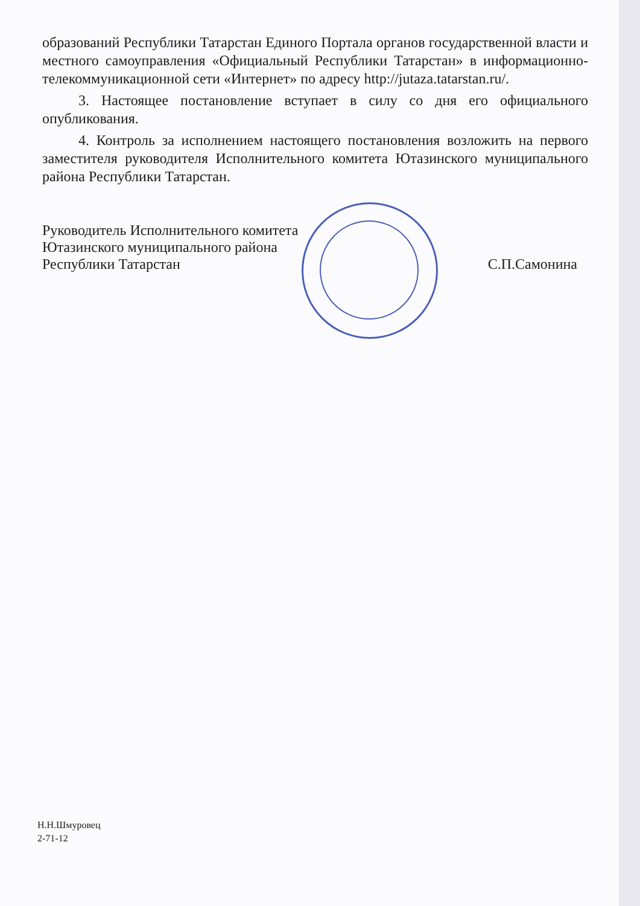образований Республики Татарстан Единого Портала органов государственной власти и местного самоуправления «Официальный Республики Татарстан» в информационно-телекоммуникационной сети «Интернет» по адресу http://jutaza.tatarstan.ru/.
3. Настоящее постановление вступает в силу со дня его официального опубликования.
4. Контроль за исполнением настоящего постановления возложить на первого заместителя руководителя Исполнительного комитета Ютазинского муниципального района Республики Татарстан.
Руководитель Исполнительного комитета
Ютазинского муниципального района
Республики Татарстан
С.П.Самонина
Н.Н.Шмуровец
2-71-12